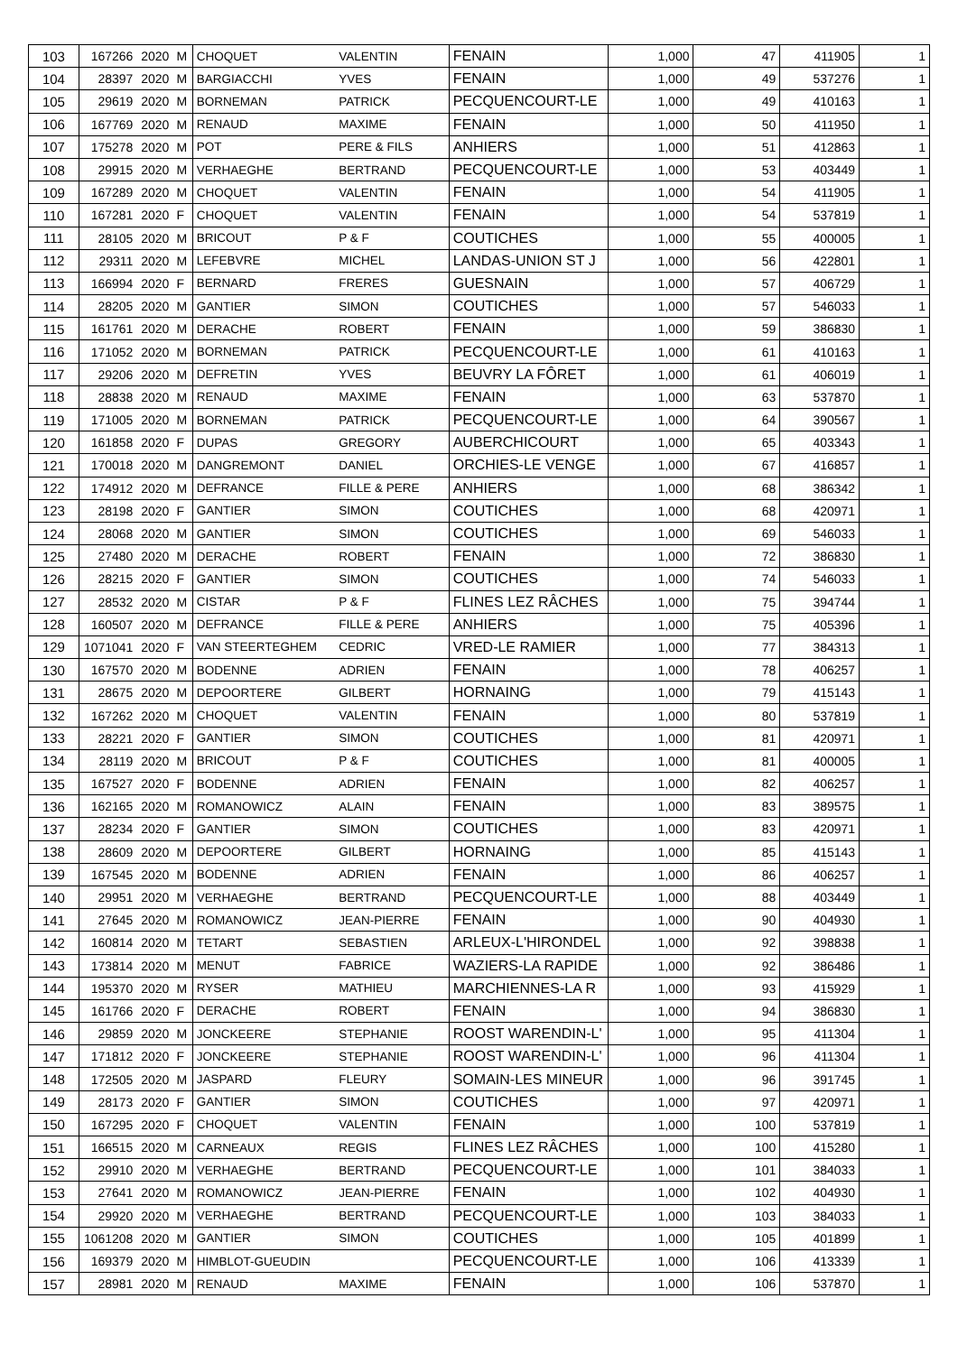| 103 | 167266 | 2020 | M | CHOQUET | VALENTIN | FENAIN | 1,000 | 47 | 411905 | 1 |
| 104 | 28397 | 2020 | M | BARGIACCHI | YVES | FENAIN | 1,000 | 49 | 537276 | 1 |
| 105 | 29619 | 2020 | M | BORNEMAN | PATRICK | PECQUENCOURT-LE | 1,000 | 49 | 410163 | 1 |
| 106 | 167769 | 2020 | M | RENAUD | MAXIME | FENAIN | 1,000 | 50 | 411950 | 1 |
| 107 | 175278 | 2020 | M | POT | PERE & FILS | ANHIERS | 1,000 | 51 | 412863 | 1 |
| 108 | 29915 | 2020 | M | VERHAEGHE | BERTRAND | PECQUENCOURT-LE | 1,000 | 53 | 403449 | 1 |
| 109 | 167289 | 2020 | M | CHOQUET | VALENTIN | FENAIN | 1,000 | 54 | 411905 | 1 |
| 110 | 167281 | 2020 | F | CHOQUET | VALENTIN | FENAIN | 1,000 | 54 | 537819 | 1 |
| 111 | 28105 | 2020 | M | BRICOUT | P & F | COUTICHES | 1,000 | 55 | 400005 | 1 |
| 112 | 29311 | 2020 | M | LEFEBVRE | MICHEL | LANDAS-UNION ST J | 1,000 | 56 | 422801 | 1 |
| 113 | 166994 | 2020 | F | BERNARD | FRERES | GUESNAIN | 1,000 | 57 | 406729 | 1 |
| 114 | 28205 | 2020 | M | GANTIER | SIMON | COUTICHES | 1,000 | 57 | 546033 | 1 |
| 115 | 161761 | 2020 | M | DERACHE | ROBERT | FENAIN | 1,000 | 59 | 386830 | 1 |
| 116 | 171052 | 2020 | M | BORNEMAN | PATRICK | PECQUENCOURT-LE | 1,000 | 61 | 410163 | 1 |
| 117 | 29206 | 2020 | M | DEFRETIN | YVES | BEUVRY LA FÔRET | 1,000 | 61 | 406019 | 1 |
| 118 | 28838 | 2020 | M | RENAUD | MAXIME | FENAIN | 1,000 | 63 | 537870 | 1 |
| 119 | 171005 | 2020 | M | BORNEMAN | PATRICK | PECQUENCOURT-LE | 1,000 | 64 | 390567 | 1 |
| 120 | 161858 | 2020 | F | DUPAS | GREGORY | AUBERCHICOURT | 1,000 | 65 | 403343 | 1 |
| 121 | 170018 | 2020 | M | DANGREMONT | DANIEL | ORCHIES-LE VENGE | 1,000 | 67 | 416857 | 1 |
| 122 | 174912 | 2020 | M | DEFRANCE | FILLE & PERE | ANHIERS | 1,000 | 68 | 386342 | 1 |
| 123 | 28198 | 2020 | F | GANTIER | SIMON | COUTICHES | 1,000 | 68 | 420971 | 1 |
| 124 | 28068 | 2020 | M | GANTIER | SIMON | COUTICHES | 1,000 | 69 | 546033 | 1 |
| 125 | 27480 | 2020 | M | DERACHE | ROBERT | FENAIN | 1,000 | 72 | 386830 | 1 |
| 126 | 28215 | 2020 | F | GANTIER | SIMON | COUTICHES | 1,000 | 74 | 546033 | 1 |
| 127 | 28532 | 2020 | M | CISTAR | P & F | FLINES LEZ RÂCHES | 1,000 | 75 | 394744 | 1 |
| 128 | 160507 | 2020 | M | DEFRANCE | FILLE & PERE | ANHIERS | 1,000 | 75 | 405396 | 1 |
| 129 | 1071041 | 2020 | F | VAN STEERTEGHEM | CEDRIC | VRED-LE RAMIER | 1,000 | 77 | 384313 | 1 |
| 130 | 167570 | 2020 | M | BODENNE | ADRIEN | FENAIN | 1,000 | 78 | 406257 | 1 |
| 131 | 28675 | 2020 | M | DEPOORTERE | GILBERT | HORNAING | 1,000 | 79 | 415143 | 1 |
| 132 | 167262 | 2020 | M | CHOQUET | VALENTIN | FENAIN | 1,000 | 80 | 537819 | 1 |
| 133 | 28221 | 2020 | F | GANTIER | SIMON | COUTICHES | 1,000 | 81 | 420971 | 1 |
| 134 | 28119 | 2020 | M | BRICOUT | P & F | COUTICHES | 1,000 | 81 | 400005 | 1 |
| 135 | 167527 | 2020 | F | BODENNE | ADRIEN | FENAIN | 1,000 | 82 | 406257 | 1 |
| 136 | 162165 | 2020 | M | ROMANOWICZ | ALAIN | FENAIN | 1,000 | 83 | 389575 | 1 |
| 137 | 28234 | 2020 | F | GANTIER | SIMON | COUTICHES | 1,000 | 83 | 420971 | 1 |
| 138 | 28609 | 2020 | M | DEPOORTERE | GILBERT | HORNAING | 1,000 | 85 | 415143 | 1 |
| 139 | 167545 | 2020 | M | BODENNE | ADRIEN | FENAIN | 1,000 | 86 | 406257 | 1 |
| 140 | 29951 | 2020 | M | VERHAEGHE | BERTRAND | PECQUENCOURT-LE | 1,000 | 88 | 403449 | 1 |
| 141 | 27645 | 2020 | M | ROMANOWICZ | JEAN-PIERRE | FENAIN | 1,000 | 90 | 404930 | 1 |
| 142 | 160814 | 2020 | M | TETART | SEBASTIEN | ARLEUX-L'HIRONDEL | 1,000 | 92 | 398838 | 1 |
| 143 | 173814 | 2020 | M | MENUT | FABRICE | WAZIERS-LA RAPIDE | 1,000 | 92 | 386486 | 1 |
| 144 | 195370 | 2020 | M | RYSER | MATHIEU | MARCHIENNES-LA R | 1,000 | 93 | 415929 | 1 |
| 145 | 161766 | 2020 | F | DERACHE | ROBERT | FENAIN | 1,000 | 94 | 386830 | 1 |
| 146 | 29859 | 2020 | M | JONCKEERE | STEPHANIE | ROOST WARENDIN-L' | 1,000 | 95 | 411304 | 1 |
| 147 | 171812 | 2020 | F | JONCKEERE | STEPHANIE | ROOST WARENDIN-L' | 1,000 | 96 | 411304 | 1 |
| 148 | 172505 | 2020 | M | JASPARD | FLEURY | SOMAIN-LES MINEUR | 1,000 | 96 | 391745 | 1 |
| 149 | 28173 | 2020 | F | GANTIER | SIMON | COUTICHES | 1,000 | 97 | 420971 | 1 |
| 150 | 167295 | 2020 | F | CHOQUET | VALENTIN | FENAIN | 1,000 | 100 | 537819 | 1 |
| 151 | 166515 | 2020 | M | CARNEAUX | REGIS | FLINES LEZ RÂCHES | 1,000 | 100 | 415280 | 1 |
| 152 | 29910 | 2020 | M | VERHAEGHE | BERTRAND | PECQUENCOURT-LE | 1,000 | 101 | 384033 | 1 |
| 153 | 27641 | 2020 | M | ROMANOWICZ | JEAN-PIERRE | FENAIN | 1,000 | 102 | 404930 | 1 |
| 154 | 29920 | 2020 | M | VERHAEGHE | BERTRAND | PECQUENCOURT-LE | 1,000 | 103 | 384033 | 1 |
| 155 | 1061208 | 2020 | M | GANTIER | SIMON | COUTICHES | 1,000 | 105 | 401899 | 1 |
| 156 | 169379 | 2020 | M | HIMBLOT-GUEUDIN | | PECQUENCOURT-LE | 1,000 | 106 | 413339 | 1 |
| 157 | 28981 | 2020 | M | RENAUD | MAXIME | FENAIN | 1,000 | 106 | 537870 | 1 |